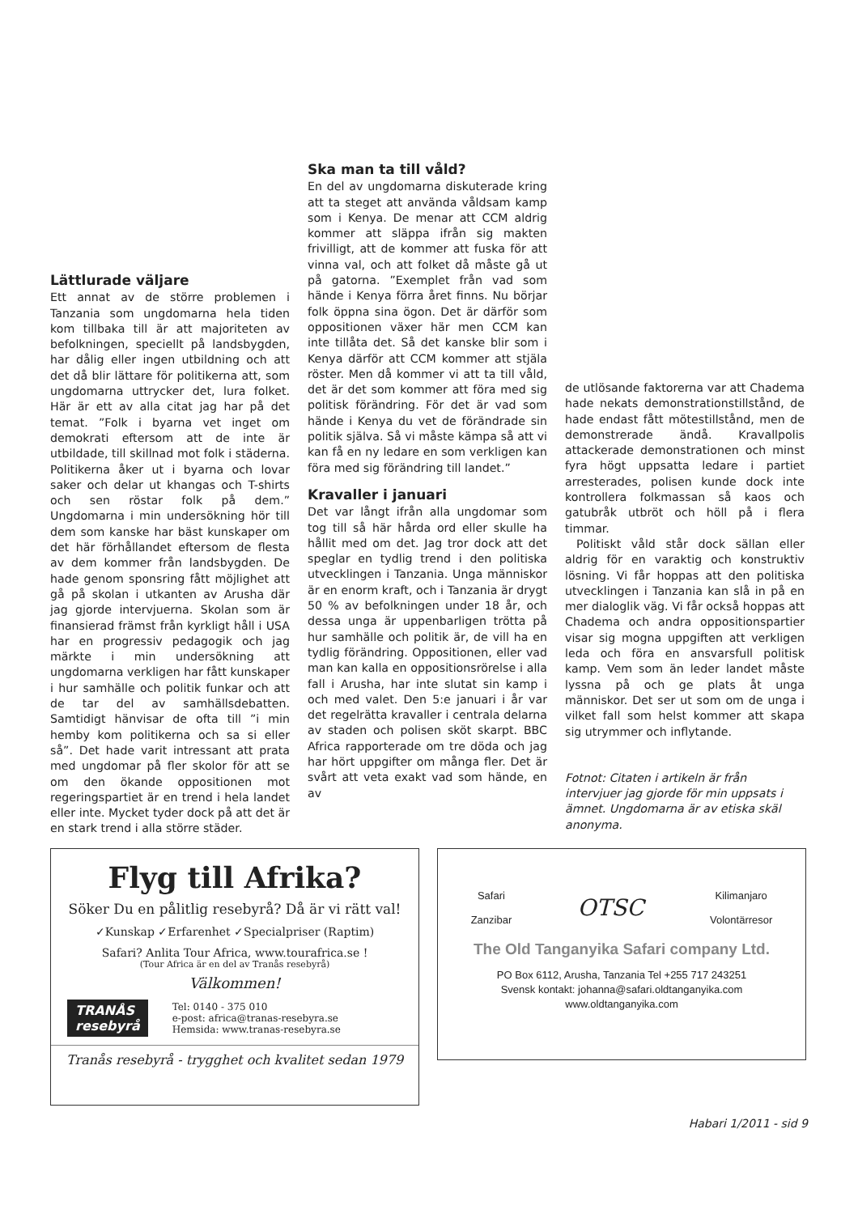Lättlurade väljare
Ett annat av de större problemen i Tanzania som ungdomarna hela tiden kom tillbaka till är att majoriteten av befolkningen, speciellt på landsbygden, har dålig eller ingen utbildning och att det då blir lättare för politikerna att, som ungdomarna uttrycker det, lura folket. Här är ett av alla citat jag har på det temat. ”Folk i byarna vet inget om demokrati eftersom att de inte är utbildade, till skillnad mot folk i städerna. Politikerna åker ut i byarna och lovar saker och delar ut khangas och T-shirts och sen röstar folk på dem.” Ungdomarna i min undersökning hör till dem som kanske har bäst kunskaper om det här förhållandet eftersom de flesta av dem kommer från landsbygden. De hade genom sponsring fått möjlighet att gå på skolan i utkanten av Arusha där jag gjorde intervjuerna. Skolan som är finansierad främst från kyrkligt håll i USA har en progressiv pedagogik och jag märkte i min undersökning att ungdomarna verkligen har fått kunskaper i hur samhälle och politik funkar och att de tar del av samhällsdebatten. Samtidigt hänvisar de ofta till ”i min hemby kom politikerna och sa si eller så”. Det hade varit intressant att prata med ungdomar på fler skolor för att se om den ökande oppositionen mot regeringspartiet är en trend i hela landet eller inte. Mycket tyder dock på att det är en stark trend i alla större städer.
Ska man ta till våld?
En del av ungdomarna diskuterade kring att ta steget att använda våldsam kamp som i Kenya. De menar att CCM aldrig kommer att släppa ifrån sig makten frivilligt, att de kommer att fuska för att vinna val, och att folket då måste gå ut på gatorna. ”Exemplet från vad som hände i Kenya förra året finns. Nu börjar folk öppna sina ögon. Det är därför som oppositionen växer här men CCM kan inte tillåta det. Så det kanske blir som i Kenya därför att CCM kommer att stjäla röster. Men då kommer vi att ta till våld, det är det som kommer att föra med sig politisk förändring. För det är vad som hände i Kenya du vet de förändrade sin politik själva. Så vi måste kämpa så att vi kan få en ny ledare en som verkligen kan föra med sig förändring till landet.”
Kravaller i januari
Det var långt ifrån alla ungdomar som tog till så här hårda ord eller skulle ha hållit med om det. Jag tror dock att det speglar en tydlig trend i den politiska utvecklingen i Tanzania. Unga människor är en enorm kraft, och i Tanzania är drygt 50 % av befolkningen under 18 år, och dessa unga är uppenbarligen trötta på hur samhälle och politik är, de vill ha en tydlig förändring. Oppositionen, eller vad man kan kalla en oppositionsrörelse i alla fall i Arusha, har inte slutat sin kamp i och med valet. Den 5:e januari i år var det regelrätta kravaller i centrala delarna av staden och polisen sköt skarpt. BBC Africa rapporterade om tre döda och jag har hört uppgifter om många fler. Det är svårt att veta exakt vad som hände, en av
de utlösande faktorerna var att Chadema hade nekats demonstrationstillstånd, de hade endast fått mötestillstånd, men de demonstrerade ändå. Kravallpolis attackerade demonstrationen och minst fyra högt uppsatta ledare i partiet arresterades, polisen kunde dock inte kontrollera folkmassan så kaos och gatubråk utbröt och höll på i flera timmar.
Politiskt våld står dock sällan eller aldrig för en varaktig och konstruktiv lösning. Vi får hoppas att den politiska utvecklingen i Tanzania kan slå in på en mer dialoglik väg. Vi får också hoppas att Chadema och andra oppositionspartier visar sig mogna uppgiften att verkligen leda och föra en ansvarsfull politisk kamp. Vem som än leder landet måste lyssna på och ge plats åt unga människor. Det ser ut som om de unga i vilket fall som helst kommer att skapa sig utrymmer och inflytande.
Fotnot: Citaten i artikeln är från intervjuer jag gjorde för min uppsats i ämnet. Ungdomarna är av etiska skäl anonyma.
Flyg till Afrika?
Söker Du en pålitlig resebyrå? Då är vi rätt val!
✓Kunskap ✓Erfarenhet ✓Specialpriser (Raptim)
Safari? Anlita Tour Africa, www.tourafrica.se !
(Tour Africa är en del av Tranås resebyrå)
Välkommen!
TRANÅS
resebyrå
Tel: 0140 - 375 010
e-post: africa@tranas-resebyra.se
Hemsida: www.tranas-resebyra.se
Tranås resebyrå - trygghet och kvalitet sedan 1979
Safari
Zanzibar
OTSC
Kilimanjaro
Volontärresor
The Old Tanganyika Safari company Ltd.
PO Box 6112, Arusha, Tanzania Tel +255 717 243251
Svensk kontakt: johanna@safari.oldtanganyika.com
www.oldtanganyika.com
Habari 1/2011 - sid 9